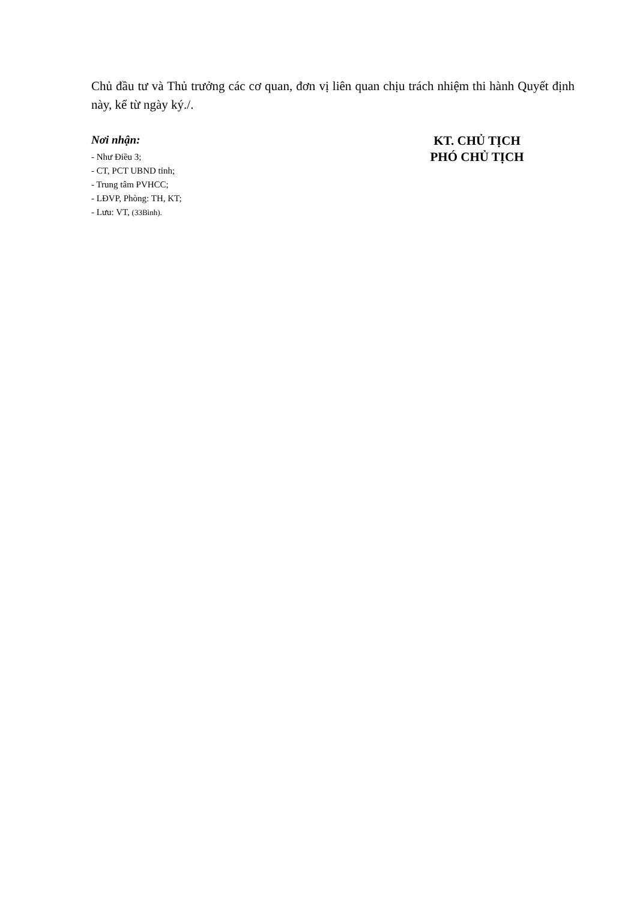Chủ đầu tư và Thủ trưởng các cơ quan, đơn vị liên quan chịu trách nhiệm thi hành Quyết định này, kể từ ngày ký./.
Nơi nhận:
- Như Điều 3;
- CT, PCT UBND tỉnh;
- Trung tâm PVHCC;
- LĐVP, Phòng: TH, KT;
- Lưu: VT, (33Bình).
KT. CHỦ TỊCH
PHÓ CHỦ TỊCH